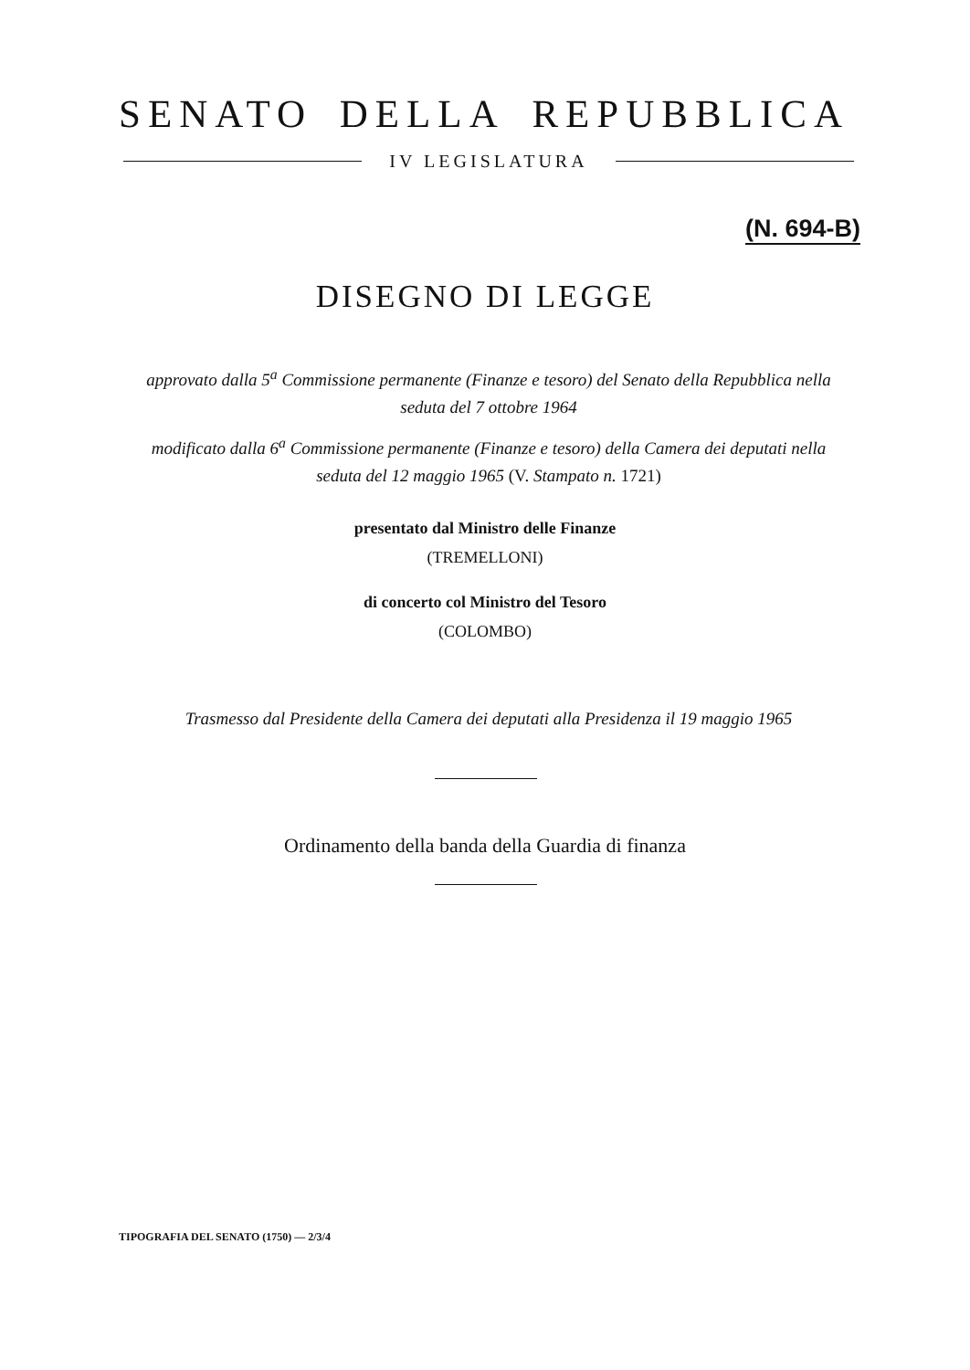SENATO DELLA REPUBBLICA
IV LEGISLATURA
(N. 694-B)
DISEGNO DI LEGGE
approvato dalla 5<sup>a</sup> Commissione permanente (Finanze e tesoro) del Senato della Repubblica nella seduta del 7 ottobre 1964
modificato dalla 6<sup>a</sup> Commissione permanente (Finanze e tesoro) della Camera dei deputati nella seduta del 12 maggio 1965 (V. Stampato n. 1721)
presentato dal Ministro delle Finanze
(TREMELLONI)
di concerto col Ministro del Tesoro
(COLOMBO)
Trasmesso dal Presidente della Camera dei deputati alla Presidenza il 19 maggio 1965
Ordinamento della banda della Guardia di finanza
TIPOGRAFIA DEL SENATO (1750) — 2/3/4